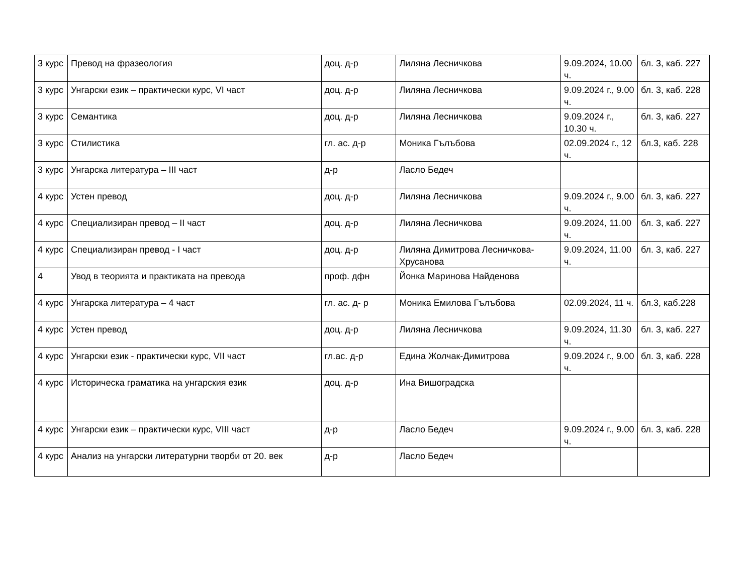| 3 курс | Превод на фразеология | доц. д-р | Лиляна Лесничкова | 9.09.2024, 10.00 ч. | бл. 3, каб. 227 |
| 3 курс | Унгарски език – практически курс, VI част | доц. д-р | Лиляна Лесничкова | 9.09.2024 г., 9.00 ч. | бл. 3, каб. 228 |
| 3 курс | Семантика | доц. д-р | Лиляна Лесничкова | 9.09.2024 г., 10.30 ч. | бл. 3, каб. 227 |
| 3 курс | Стилистика | гл. ас. д-р | Моника Гълъбова | 02.09.2024 г., 12 ч. | бл.3, каб. 228 |
| 3 курс | Унгарска литература – III част | д-р | Ласло Бедеч | | |
| 4 курс | Устен превод | доц. д-р | Лиляна Лесничкова | 9.09.2024 г., 9.00 ч. | бл. 3, каб. 227 |
| 4 курс | Специализиран превод – II част | доц. д-р | Лиляна Лесничкова | 9.09.2024, 11.00 ч. | бл. 3, каб. 227 |
| 4 курс | Специализиран превод - I част | доц. д-р | Лиляна Димитрова Лесничкова-Хрусанова | 9.09.2024, 11.00 ч. | бл. 3, каб. 227 |
| 4 | Увод в теорията и практиката на превода | проф. дфн | Йонка Маринова Найденова | | |
| 4 курс | Унгарска литература – 4 част | гл. ас. д- р | Моника Емилова Гълъбова | 02.09.2024, 11 ч. | бл.3, каб.228 |
| 4 курс | Устен превод | доц. д-р | Лиляна Лесничкова | 9.09.2024, 11.30 ч. | бл. 3, каб. 227 |
| 4 курс | Унгарски език - практически курс, VII част | гл.ас. д-р | Едина Жолчак-Димитрова | 9.09.2024 г., 9.00 ч. | бл. 3, каб. 228 |
| 4 курс | Историческа граматика на унгарския език | доц. д-р | Ина Вишоградска | | |
| 4 курс | Унгарски език – практически курс, VIII част | д-р | Ласло Бедеч | 9.09.2024 г., 9.00 ч. | бл. 3, каб. 228 |
| 4 курс | Анализ на унгарски литературни творби от 20. век | д-р | Ласло Бедеч | | |